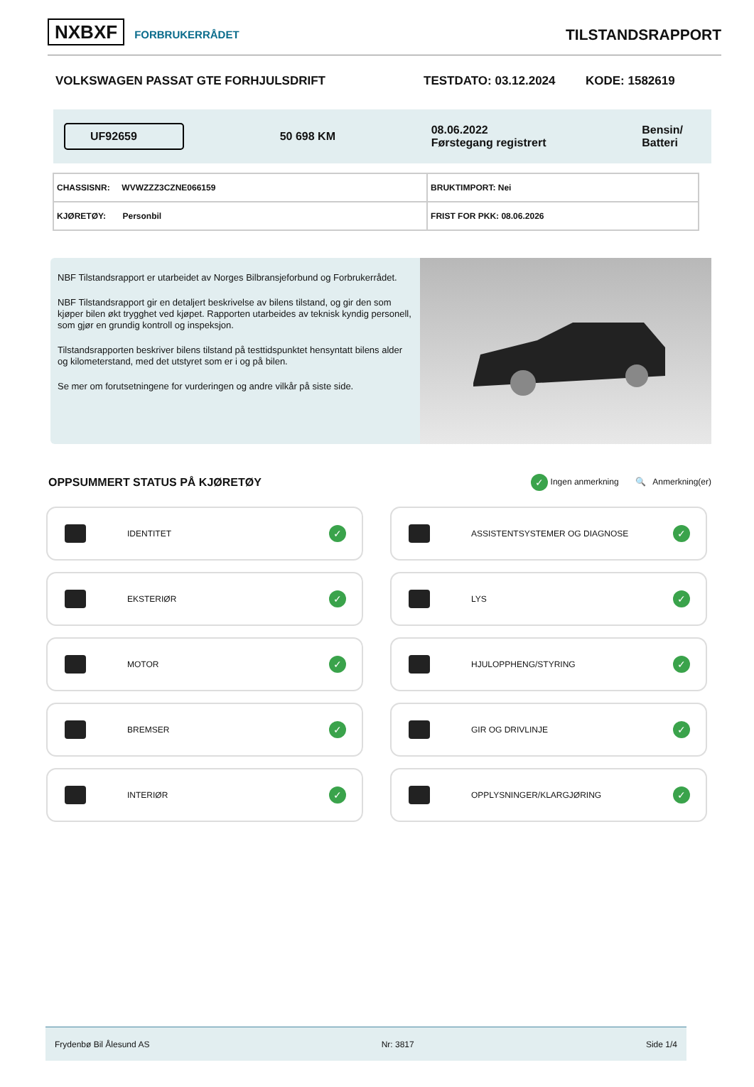NXBXF FORBRUKERRÅDET
TILSTANDSRAPPORT
VOLKSWAGEN PASSAT GTE FORHJULSDRIFT TESTDATO: 03.12.2024 KODE: 1582619
UF92659
50 698 KM
08.06.2022
Førstegang registrert
Bensin/
Batteri
| CHASSISNR: WVWZZZ3CZNE066159 | BRUKTIMPORT: Nei |
| KJØRETØY: Personbil | FRIST FOR PKK: 08.06.2026 |
NBF Tilstandsrapport er utarbeidet av Norges Bilbransjeforbund og Forbrukerrådet.
NBF Tilstandsrapport gir en detaljert beskrivelse av bilens tilstand, og gir den som kjøper bilen økt trygghet ved kjøpet. Rapporten utarbeides av teknisk kyndig personell, som gjør en grundig kontroll og inspeksjon.
Tilstandsrapporten beskriver bilens tilstand på testtidspunktet hensyntatt bilens alder og kilometerstand, med det utstyret som er i og på bilen.
Se mer om forutsetningene for vurderingen og andre vilkår på siste side.
OPPSUMMERT STATUS PÅ KJØRETØY
✓ Ingen anmerkning 🔍 Anmerkning(er)
IDENTITET ✓
ASSISTENTSYSTEMER OG DIAGNOSE ✓
EKSTERIØR ✓
LYS ✓
MOTOR ✓
HJULOPPHENG/STYRING ✓
BREMSER ✓
GIR OG DRIVLINJE ✓
INTERIØR ✓
OPPLYSNINGER/KLARGJØRING ✓
Frydenbø Bil Ålesund AS Nr: 3817 Side 1/4